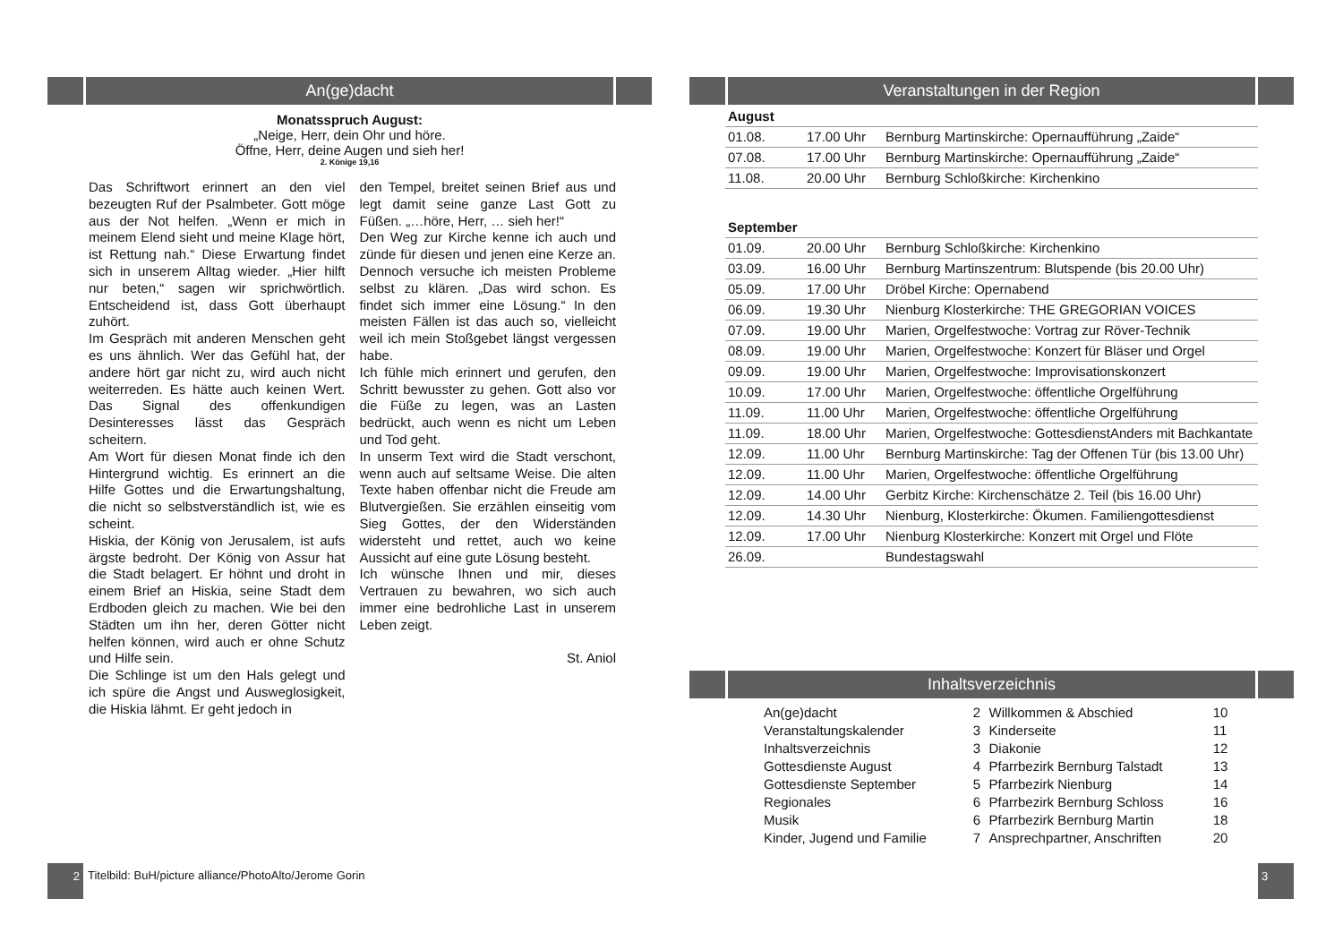An(ge)dacht
Monatsspruch August:
„Neige, Herr, dein Ohr und höre.
Öffne, Herr, deine Augen und sieh her!
2. Könige 19,16
Das Schriftwort erinnert an den viel bezeugten Ruf der Psalmbeter. Gott möge aus der Not helfen. „Wenn er mich in meinem Elend sieht und meine Klage hört, ist Rettung nah.“ Diese Erwartung findet sich in unserem Alltag wieder. „Hier hilft nur beten,“ sagen wir sprichwörtlich. Entscheidend ist, dass Gott überhaupt zuhört.
Im Gespräch mit anderen Menschen geht es uns ähnlich. Wer das Gefühl hat, der andere hört gar nicht zu, wird auch nicht weiterreden. Es hätte auch keinen Wert. Das Signal des offenkundigen Desinteresses lässt das Gespräch scheitern.
Am Wort für diesen Monat finde ich den Hintergrund wichtig. Es erinnert an die Hilfe Gottes und die Erwartungshaltung, die nicht so selbstverständlich ist, wie es scheint.
Hiskia, der König von Jerusalem, ist aufs ärgste bedroht. Der König von Assur hat die Stadt belagert. Er höhnt und droht in einem Brief an Hiskia, seine Stadt dem Erdboden gleich zu machen. Wie bei den Städten um ihn her, deren Götter nicht helfen können, wird auch er ohne Schutz und Hilfe sein.
Die Schlinge ist um den Hals gelegt und ich spüre die Angst und Ausweglosigkeit, die Hiskia lähmt. Er geht jedoch in
den Tempel, breitet seinen Brief aus und legt damit seine ganze Last Gott zu Füßen. „…höre, Herr, … sieh her!“
Den Weg zur Kirche kenne ich auch und zünde für diesen und jenen eine Kerze an. Dennoch versuche ich meisten Probleme selbst zu klären. „Das wird schon. Es findet sich immer eine Lösung.“ In den meisten Fällen ist das auch so, vielleicht weil ich mein Stoßgebet längst vergessen habe.
Ich fühle mich erinnert und gerufen, den Schritt bewusster zu gehen. Gott also vor die Füße zu legen, was an Lasten bedrückt, auch wenn es nicht um Leben und Tod geht.
In unserm Text wird die Stadt verschont, wenn auch auf seltsame Weise. Die alten Texte haben offenbar nicht die Freude am Blutvergießen. Sie erzählen einseitig vom Sieg Gottes, der den Widerständen widersteht und rettet, auch wo keine Aussicht auf eine gute Lösung besteht.
Ich wünsche Ihnen und mir, dieses Vertrauen zu bewahren, wo sich auch immer eine bedrohliche Last in unserem Leben zeigt.
St. Aniol
2
Titelbild: BuH/picture alliance/PhotoAlto/Jerome Gorin
Veranstaltungen in der Region
| August | | |
| 01.08. | 17.00 Uhr | Bernburg Martinskirche: Opernaufführung „Zaide“ |
| 07.08. | 17.00 Uhr | Bernburg Martinskirche: Opernaufführung „Zaide“ |
| 11.08. | 20.00 Uhr | Bernburg Schloßkirche: Kirchenkino |
| September | | |
| 01.09. | 20.00 Uhr | Bernburg Schloßkirche: Kirchenkino |
| 03.09. | 16.00 Uhr | Bernburg Martinszentrum: Blutspende (bis 20.00 Uhr) |
| 05.09. | 17.00 Uhr | Dröbel Kirche: Opernabend |
| 06.09. | 19.30 Uhr | Nienburg Klosterkirche: THE GREGORIAN VOICES |
| 07.09. | 19.00 Uhr | Marien, Orgelfestwoche: Vortrag zur Röver-Technik |
| 08.09. | 19.00 Uhr | Marien, Orgelfestwoche: Konzert für Bläser und Orgel |
| 09.09. | 19.00 Uhr | Marien, Orgelfestwoche: Improvisationskonzert |
| 10.09. | 17.00 Uhr | Marien, Orgelfestwoche: öffentliche Orgelführung |
| 11.09. | 11.00 Uhr | Marien, Orgelfestwoche: öffentliche Orgelführung |
| 11.09. | 18.00 Uhr | Marien, Orgelfestwoche: GottesdienstAnders mit Bachkantate |
| 12.09. | 11.00 Uhr | Bernburg Martinskirche: Tag der Offenen Tür (bis 13.00 Uhr) |
| 12.09. | 11.00 Uhr | Marien, Orgelfestwoche: öffentliche Orgelführung |
| 12.09. | 14.00 Uhr | Gerbitz Kirche: Kirchenschätze 2. Teil (bis 16.00 Uhr) |
| 12.09. | 14.30 Uhr | Nienburg, Klosterkirche: Ökumen. Familiengottesdienst |
| 12.09. | 17.00 Uhr | Nienburg Klosterkirche: Konzert mit Orgel und Flöte |
| 26.09. | | Bundestagswahl |
Inhaltsverzeichnis
| An(ge)dacht | 2 | Willkommen & Abschied | 10 |
| Veranstaltungskalender | 3 | Kinderseite | 11 |
| Inhaltsverzeichnis | 3 | Diakonie | 12 |
| Gottesdienste August | 4 | Pfarrbezirk Bernburg Talstadt | 13 |
| Gottesdienste September | 5 | Pfarrbezirk Nienburg | 14 |
| Regionales | 6 | Pfarrbezirk Bernburg Schloss | 16 |
| Musik | 6 | Pfarrbezirk Bernburg Martin | 18 |
| Kinder, Jugend und Familie | 7 | Ansprechpartner, Anschriften | 20 |
3